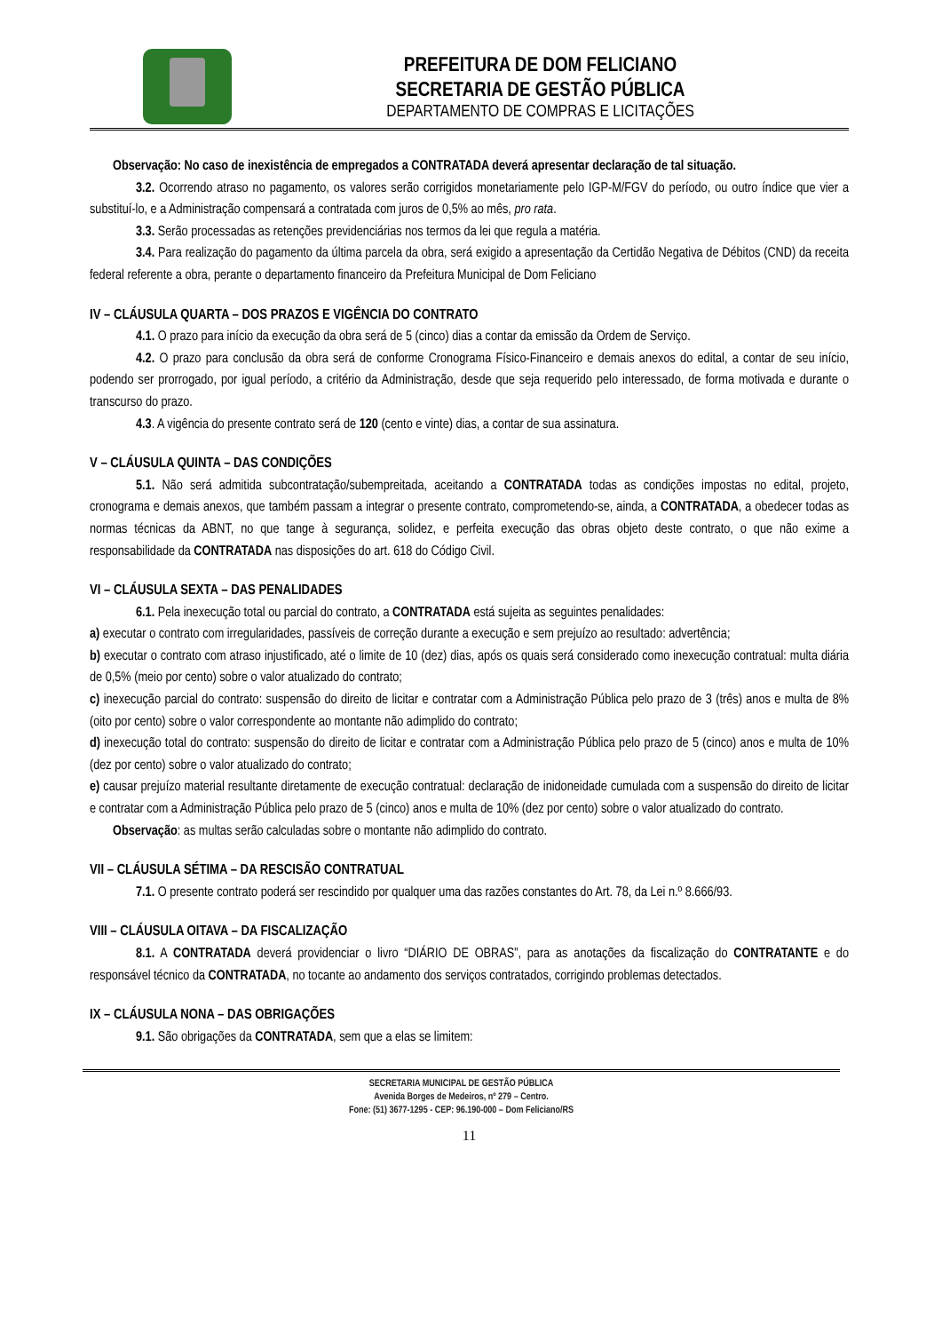PREFEITURA DE DOM FELICIANO
SECRETARIA DE GESTÃO PÚBLICA
DEPARTAMENTO DE COMPRAS E LICITAÇÕES
Observação: No caso de inexistência de empregados a CONTRATADA deverá apresentar declaração de tal situação.
3.2. Ocorrendo atraso no pagamento, os valores serão corrigidos monetariamente pelo IGP-M/FGV do período, ou outro índice que vier a substituí-lo, e a Administração compensará a contratada com juros de 0,5% ao mês, pro rata.
3.3. Serão processadas as retenções previdenciárias nos termos da lei que regula a matéria.
3.4. Para realização do pagamento da última parcela da obra, será exigido a apresentação da Certidão Negativa de Débitos (CND) da receita federal referente a obra, perante o departamento financeiro da Prefeitura Municipal de Dom Feliciano
IV – CLÁUSULA QUARTA – DOS PRAZOS E VIGÊNCIA DO CONTRATO
4.1. O prazo para início da execução da obra será de 5 (cinco) dias a contar da emissão da Ordem de Serviço.
4.2. O prazo para conclusão da obra será de conforme Cronograma Físico-Financeiro e demais anexos do edital, a contar de seu início, podendo ser prorrogado, por igual período, a critério da Administração, desde que seja requerido pelo interessado, de forma motivada e durante o transcurso do prazo.
4.3. A vigência do presente contrato será de 120 (cento e vinte) dias, a contar de sua assinatura.
V – CLÁUSULA QUINTA – DAS CONDIÇÕES
5.1. Não será admitida subcontratação/subempreitada, aceitando a CONTRATADA todas as condições impostas no edital, projeto, cronograma e demais anexos, que também passam a integrar o presente contrato, comprometendo-se, ainda, a CONTRATADA, a obedecer todas as normas técnicas da ABNT, no que tange à segurança, solidez, e perfeita execução das obras objeto deste contrato, o que não exime a responsabilidade da CONTRATADA nas disposições do art. 618 do Código Civil.
VI – CLÁUSULA SEXTA – DAS PENALIDADES
6.1. Pela inexecução total ou parcial do contrato, a CONTRATADA está sujeita as seguintes penalidades:
a) executar o contrato com irregularidades, passíveis de correção durante a execução e sem prejuízo ao resultado: advertência;
b) executar o contrato com atraso injustificado, até o limite de 10 (dez) dias, após os quais será considerado como inexecução contratual: multa diária de 0,5% (meio por cento) sobre o valor atualizado do contrato;
c) inexecução parcial do contrato: suspensão do direito de licitar e contratar com a Administração Pública pelo prazo de 3 (três) anos e multa de 8% (oito por cento) sobre o valor correspondente ao montante não adimplido do contrato;
d) inexecução total do contrato: suspensão do direito de licitar e contratar com a Administração Pública pelo prazo de 5 (cinco) anos e multa de 10% (dez por cento) sobre o valor atualizado do contrato;
e) causar prejuízo material resultante diretamente de execução contratual: declaração de inidoneidade cumulada com a suspensão do direito de licitar e contratar com a Administração Pública pelo prazo de 5 (cinco) anos e multa de 10% (dez por cento) sobre o valor atualizado do contrato.
Observação: as multas serão calculadas sobre o montante não adimplido do contrato.
VII – CLÁUSULA SÉTIMA – DA RESCISÃO CONTRATUAL
7.1. O presente contrato poderá ser rescindido por qualquer uma das razões constantes do Art. 78, da Lei n.º 8.666/93.
VIII – CLÁUSULA OITAVA – DA FISCALIZAÇÃO
8.1. A CONTRATADA deverá providenciar o livro “DIÁRIO DE OBRAS”, para as anotações da fiscalização do CONTRATANTE e do responsável técnico da CONTRATADA, no tocante ao andamento dos serviços contratados, corrigindo problemas detectados.
IX – CLÁUSULA NONA – DAS OBRIGAÇÕES
9.1. São obrigações da CONTRATADA, sem que a elas se limitem:
SECRETARIA MUNICIPAL DE GESTÃO PÚBLICA
Avenida Borges de Medeiros, nº 279 – Centro.
Fone: (51) 3677-1295 - CEP: 96.190-000 – Dom Feliciano/RS
11